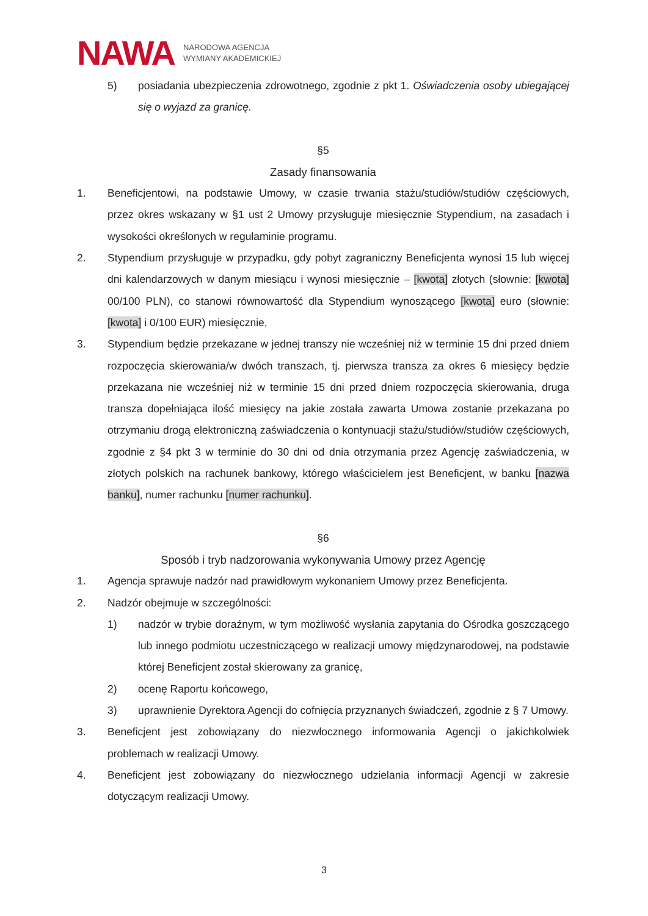NAWA
NARODOWA AGENCJA
WYMIANY AKADEMICKIEJ
5) posiadania ubezpieczenia zdrowotnego, zgodnie z pkt 1. Oświadczenia osoby ubiegającej się o wyjazd za granicę.
§5
Zasady finansowania
1. Beneficjentowi, na podstawie Umowy, w czasie trwania stażu/studiów/studiów częściowych, przez okres wskazany w §1 ust 2 Umowy przysługuje miesięcznie Stypendium, na zasadach i wysokości określonych w regulaminie programu.
2. Stypendium przysługuje w przypadku, gdy pobyt zagraniczny Beneficjenta wynosi 15 lub więcej dni kalendarzowych w danym miesiącu i wynosi miesięcznie – [kwota] złotych (słownie: [kwota] 00/100 PLN), co stanowi równowartość dla Stypendium wynoszącego [kwota] euro (słownie: [kwota] i 0/100 EUR) miesięcznie,
3. Stypendium będzie przekazane w jednej transzy nie wcześniej niż w terminie 15 dni przed dniem rozpoczęcia skierowania/w dwóch transzach, tj. pierwsza transza za okres 6 miesięcy będzie przekazana nie wcześniej niż w terminie 15 dni przed dniem rozpoczęcia skierowania, druga transza dopełniająca ilość miesięcy na jakie została zawarta Umowa zostanie przekazana po otrzymaniu drogą elektroniczną zaświadczenia o kontynuacji stażu/studiów/studiów częściowych, zgodnie z §4 pkt 3 w terminie do 30 dni od dnia otrzymania przez Agencję zaświadczenia, w złotych polskich na rachunek bankowy, którego właścicielem jest Beneficjent, w banku [nazwa banku], numer rachunku [numer rachunku].
§6
Sposób i tryb nadzorowania wykonywania Umowy przez Agencję
1. Agencja sprawuje nadzór nad prawidłowym wykonaniem Umowy przez Beneficjenta.
2. Nadzór obejmuje w szczególności:
1) nadzór w trybie doraźnym, w tym możliwość wysłania zapytania do Ośrodka goszczącego lub innego podmiotu uczestniczącego w realizacji umowy międzynarodowej, na podstawie której Beneficjent został skierowany za granicę,
2) ocenę Raportu końcowego,
3) uprawnienie Dyrektora Agencji do cofnięcia przyznanych świadczeń, zgodnie z § 7 Umowy.
3. Beneficjent jest zobowiązany do niezwłocznego informowania Agencji o jakichkolwiek problemach w realizacji Umowy.
4. Beneficjent jest zobowiązany do niezwłocznego udzielania informacji Agencji w zakresie dotyczącym realizacji Umowy.
3